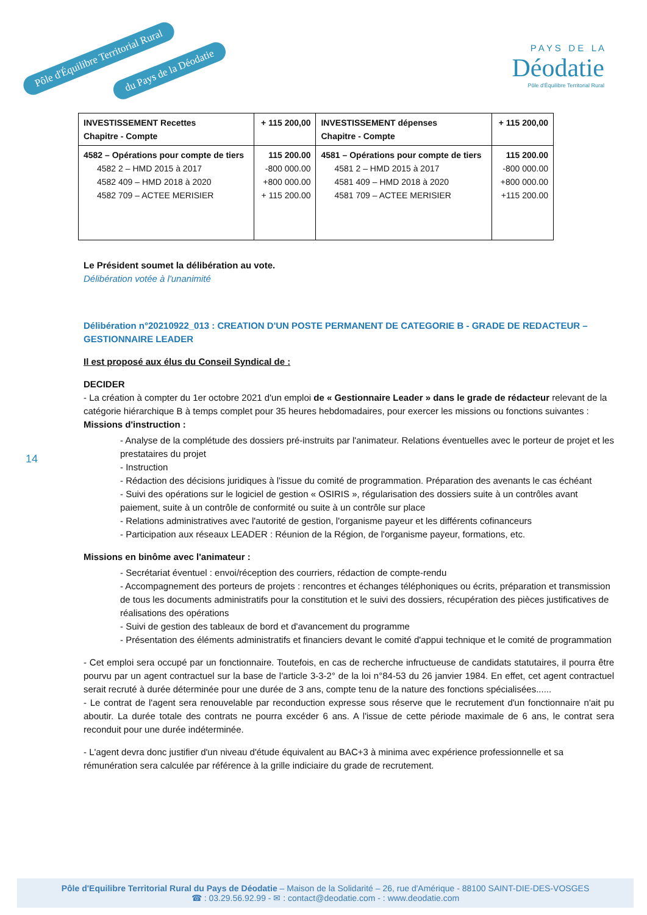Pôle d'Équilibre Territorial Rural
du Pays de la Déodatie
P A Y S D E L A
Déodatie
Pôle d'Équilibre Territorial Rural
| INVESTISSEMENT Recettes Chapitre - Compte | + 115 200,00 | INVESTISSEMENT dépenses Chapitre - Compte | + 115 200,00 |
| --- | --- | --- | --- |
| 4582 – Opérations pour compte de tiers 4582 2 – HMD 2015 à 2017 4582 409 – HMD 2018 à 2020 4582 709 – ACTEE MERISIER | 115 200.00 -800 000.00 +800 000.00 + 115 200.00 | 4581 – Opérations pour compte de tiers 4581 2 – HMD 2015 à 2017 4581 409 – HMD 2018 à 2020 4581 709 – ACTEE MERISIER | 115 200.00 -800 000.00 +800 000.00 +115 200.00 |
Le Président soumet la délibération au vote.
Délibération votée à l'unanimité
Délibération n°20210922_013 : CREATION D'UN POSTE PERMANENT DE CATEGORIE B - GRADE DE REDACTEUR – GESTIONNAIRE LEADER
Il est proposé aux élus du Conseil Syndical de :
DECIDER
- La création à compter du 1er octobre 2021 d'un emploi de « Gestionnaire Leader » dans le grade de rédacteur relevant de la catégorie hiérarchique B à temps complet pour 35 heures hebdomadaires, pour exercer les missions ou fonctions suivantes :
Missions d'instruction :
- Analyse de la complétude des dossiers pré-instruits par l'animateur. Relations éventuelles avec le porteur de projet et les prestataires du projet
- Instruction
- Rédaction des décisions juridiques à l'issue du comité de programmation. Préparation des avenants le cas échéant
- Suivi des opérations sur le logiciel de gestion « OSIRIS », régularisation des dossiers suite à un contrôles avant paiement, suite à un contrôle de conformité ou suite à un contrôle sur place
- Relations administratives avec l'autorité de gestion, l'organisme payeur et les différents cofinanceurs
- Participation aux réseaux LEADER : Réunion de la Région, de l'organisme payeur, formations, etc.
Missions en binôme avec l'animateur :
- Secrétariat éventuel : envoi/réception des courriers, rédaction de compte-rendu
- Accompagnement des porteurs de projets : rencontres et échanges téléphoniques ou écrits, préparation et transmission de tous les documents administratifs pour la constitution et le suivi des dossiers, récupération des pièces justificatives de réalisations des opérations
- Suivi de gestion des tableaux de bord et d'avancement du programme
- Présentation des éléments administratifs et financiers devant le comité d'appui technique et le comité de programmation
- Cet emploi sera occupé par un fonctionnaire. Toutefois, en cas de recherche infructueuse de candidats statutaires, il pourra être pourvu par un agent contractuel sur la base de l'article 3-3-2° de la loi n°84-53 du 26 janvier 1984. En effet, cet agent contractuel serait recruté à durée déterminée pour une durée de 3 ans, compte tenu de la nature des fonctions spécialisées......
- Le contrat de l'agent sera renouvelable par reconduction expresse sous réserve que le recrutement d'un fonctionnaire n'ait pu aboutir. La durée totale des contrats ne pourra excéder 6 ans. A l'issue de cette période maximale de 6 ans, le contrat sera reconduit pour une durée indéterminée.
- L'agent devra donc justifier d'un niveau d'étude équivalent au BAC+3 à minima avec expérience professionnelle et sa rémunération sera calculée par référence à la grille indiciaire du grade de recrutement.
14
Pôle d'Equilibre Territorial Rural du Pays de Déodatie – Maison de la Solidarité – 26, rue d'Amérique - 88100 SAINT-DIE-DES-VOSGES
☎ : 03.29.56.92.99 - ✉ : contact@deodatie.com - : www.deodatie.com